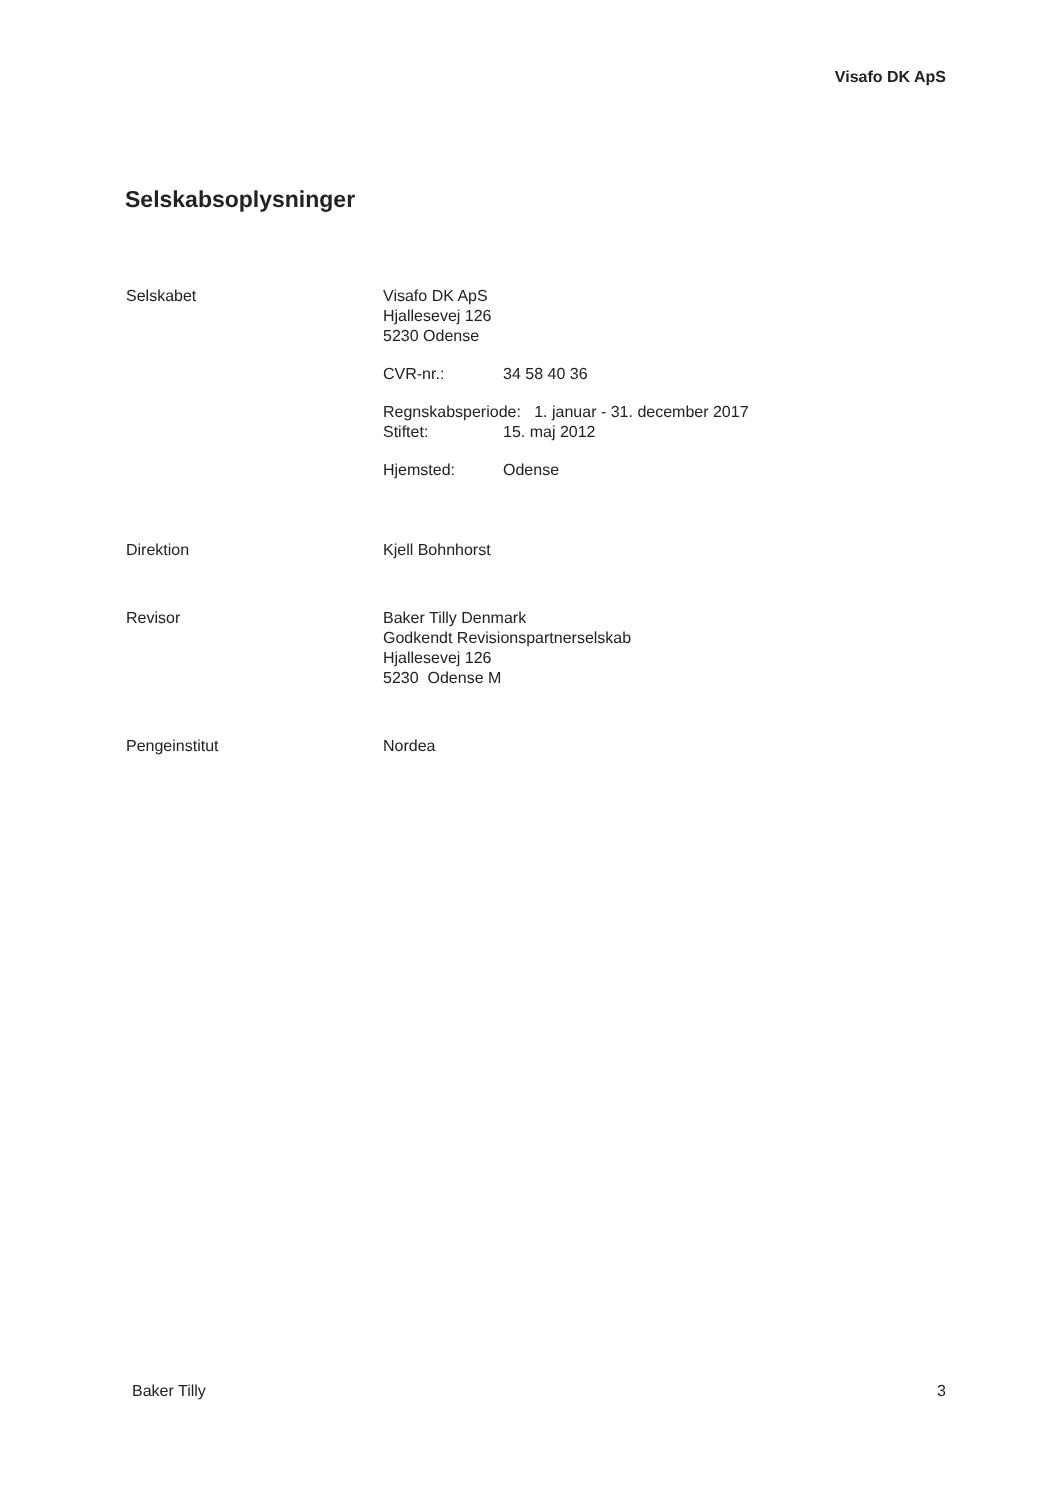Visafo DK ApS
Selskabsoplysninger
Selskabet Visafo DK ApS
Hjallesevej 126
5230 Odense
CVR-nr.: 34 58 40 36
Regnskabsperiode: 1. januar - 31. december 2017
Stiftet: 15. maj 2012
Hjemsted: Odense
Direktion Kjell Bohnhorst
Revisor Baker Tilly Denmark
Godkendt Revisionspartnerselskab
Hjallesevej 126
5230 Odense M
Pengeinstitut Nordea
Baker Tilly 3